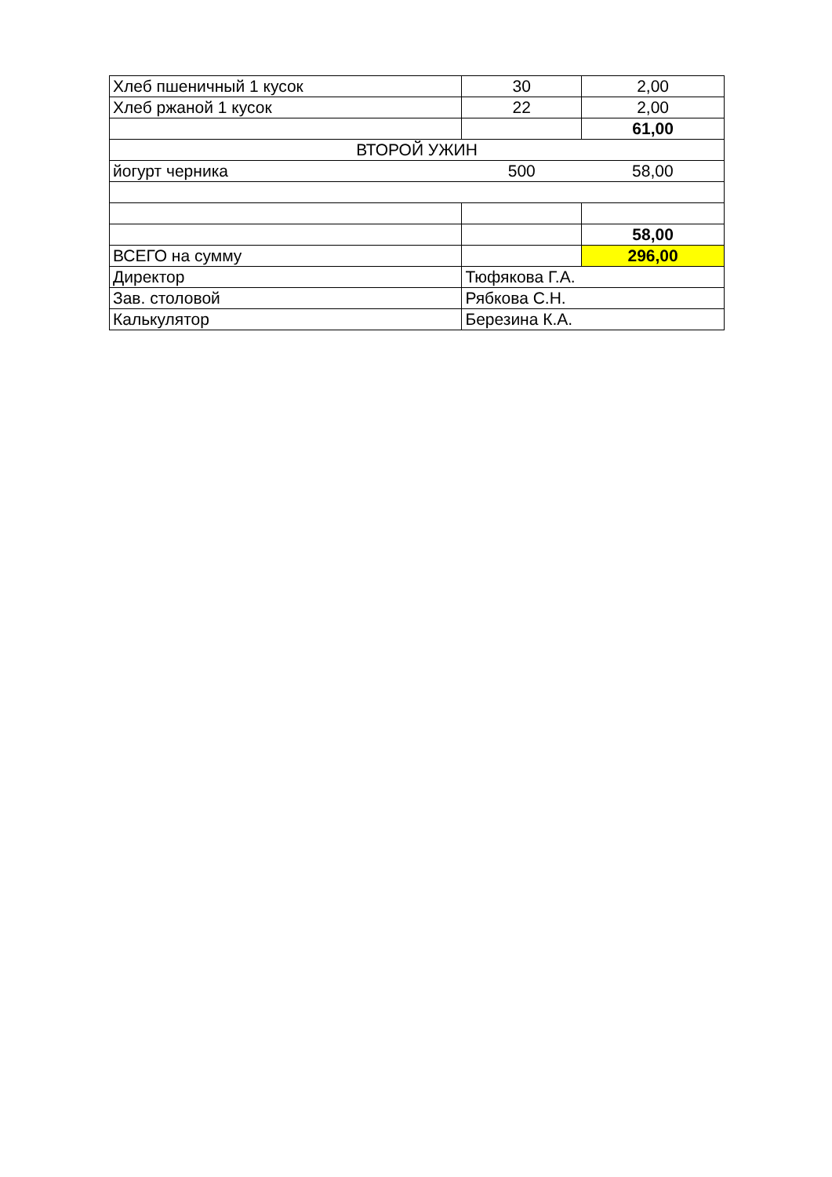| Хлеб пшеничный 1 кусок | 30 | 2,00 |
| Хлеб ржаной 1 кусок | 22 | 2,00 |
| | | 61,00 |
| ВТОРОЙ УЖИН | | |
| йогурт черника | 500 | 58,00 |
| | | 58,00 |
| ВСЕГО на сумму | | 296,00 |
| Директор | Тюфякова Г.А. | |
| Зав. столовой | Рябкова С.Н. | |
| Калькулятор | Березина К.А. | |